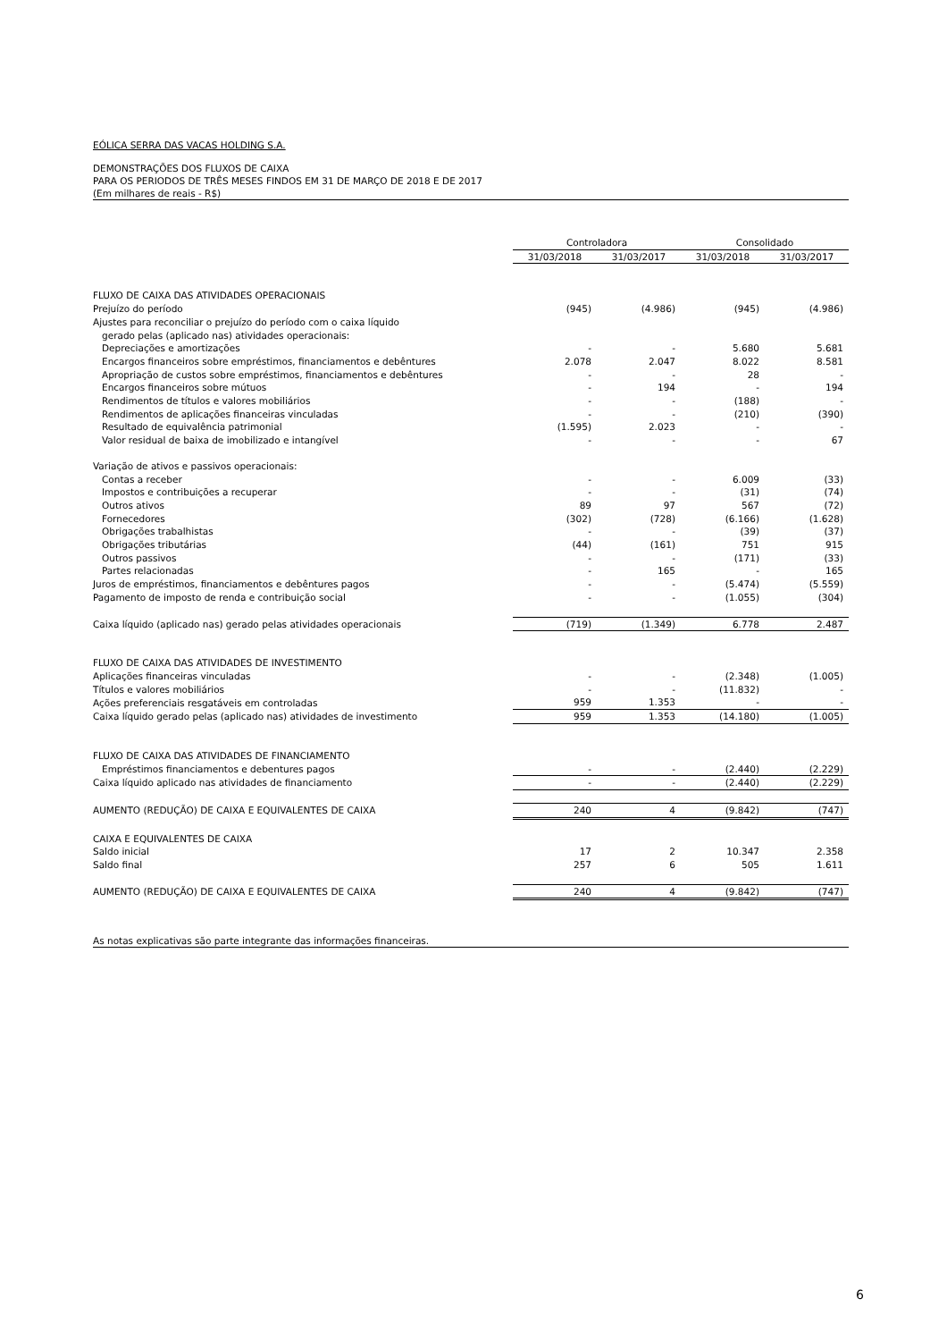EÓLICA SERRA DAS VACAS HOLDING S.A.
DEMONSTRAÇÕES DOS FLUXOS DE CAIXA
PARA OS PERIODOS DE TRÊS MESES FINDOS EM 31 DE MARÇO DE 2018 E DE 2017
(Em milhares de reais - R$)
| | Controladora | | Consolidado | |
| --- | --- | --- | --- | --- |
| | 31/03/2018 | 31/03/2017 | 31/03/2018 | 31/03/2017 |
| FLUXO DE CAIXA DAS ATIVIDADES OPERACIONAIS | | | | |
| Prejuízo do período | (945) | (4.986) | (945) | (4.986) |
| Ajustes para reconciliar o prejuízo do período com o caixa líquido | | | | |
| gerado pelas (aplicado nas) atividades operacionais: | | | | |
| Depreciações e amortizações | - | - | 5.680 | 5.681 |
| Encargos financeiros sobre empréstimos, financiamentos e debêntures | 2.078 | 2.047 | 8.022 | 8.581 |
| Apropriação de custos sobre empréstimos, financiamentos e debêntures | - | - | 28 | - |
| Encargos financeiros sobre mútuos | - | 194 | - | 194 |
| Rendimentos de títulos e valores mobiliários | - | - | (188) | - |
| Rendimentos de aplicações financeiras vinculadas | - | - | (210) | (390) |
| Resultado de equivalência patrimonial | (1.595) | 2.023 | - | - |
| Valor residual de baixa de imobilizado e intangível | - | - | - | 67 |
| Variação de ativos e passivos operacionais: | | | | |
| Contas a receber | - | - | 6.009 | (33) |
| Impostos e contribuições a recuperar | - | - | (31) | (74) |
| Outros ativos | 89 | 97 | 567 | (72) |
| Fornecedores | (302) | (728) | (6.166) | (1.628) |
| Obrigações trabalhistas | - | - | (39) | (37) |
| Obrigações tributárias | (44) | (161) | 751 | 915 |
| Outros passivos | - | - | (171) | (33) |
| Partes relacionadas | - | 165 | - | 165 |
| Juros de empréstimos, financiamentos e debêntures pagos | - | - | (5.474) | (5.559) |
| Pagamento de imposto de renda e contribuição social | - | - | (1.055) | (304) |
| Caixa líquido (aplicado nas) gerado pelas atividades operacionais | (719) | (1.349) | 6.778 | 2.487 |
| FLUXO DE CAIXA DAS ATIVIDADES DE INVESTIMENTO | | | | |
| Aplicações financeiras vinculadas | - | - | (2.348) | (1.005) |
| Títulos e valores mobiliários | - | - | (11.832) | - |
| Ações preferenciais resgatáveis em controladas | 959 | 1.353 | - | - |
| Caixa líquido gerado pelas (aplicado nas) atividades de investimento | 959 | 1.353 | (14.180) | (1.005) |
| FLUXO DE CAIXA DAS ATIVIDADES DE FINANCIAMENTO | | | | |
| Empréstimos financiamentos e debentures pagos | - | - | (2.440) | (2.229) |
| Caixa líquido aplicado nas atividades de financiamento | - | - | (2.440) | (2.229) |
| AUMENTO (REDUÇÃO) DE CAIXA E EQUIVALENTES DE CAIXA | 240 | 4 | (9.842) | (747) |
| CAIXA E EQUIVALENTES DE CAIXA | | | | |
| Saldo inicial | 17 | 2 | 10.347 | 2.358 |
| Saldo final | 257 | 6 | 505 | 1.611 |
| AUMENTO (REDUÇÃO) DE CAIXA E EQUIVALENTES DE CAIXA | 240 | 4 | (9.842) | (747) |
As notas explicativas são parte integrante das informações financeiras.
6